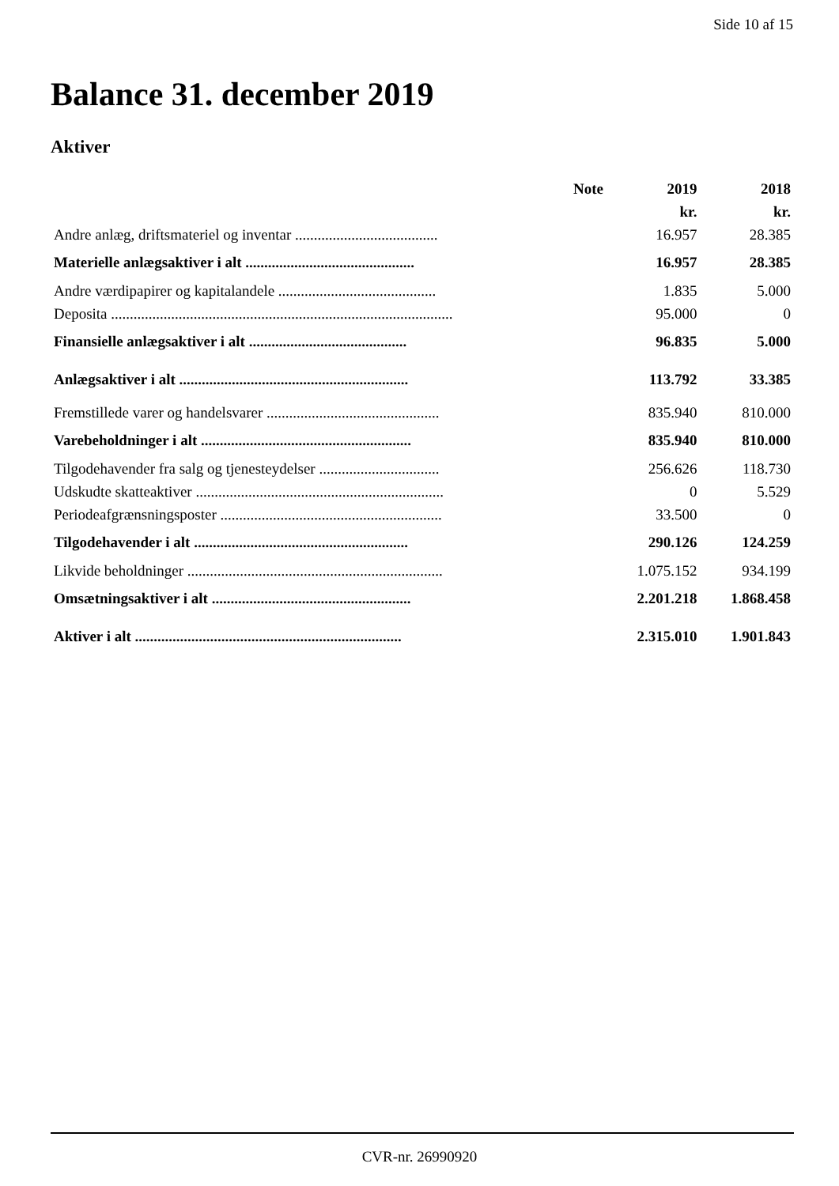Side 10 af 15
Balance 31. december 2019
Aktiver
| | Note | 2019 | 2018 |
| --- | --- | --- | --- |
| | | kr. | kr. |
| Andre anlæg, driftsmateriel og inventar ...................................... | | 16.957 | 28.385 |
| Materielle anlægsaktiver i alt ............................................. | | 16.957 | 28.385 |
| Andre værdipapirer og kapitalandele .......................................... | | 1.835 | 5.000 |
| Deposita ........................................................................................... | | 95.000 | 0 |
| Finansielle anlægsaktiver i alt .......................................... | | 96.835 | 5.000 |
| Anlægsaktiver i alt ............................................................. | | 113.792 | 33.385 |
| Fremstillede varer og handelsvarer .............................................. | | 835.940 | 810.000 |
| Varebeholdninger i alt ........................................................ | | 835.940 | 810.000 |
| Tilgodehavender fra salg og tjenesteydelser ................................ | | 256.626 | 118.730 |
| Udskudte skatteaktiver .................................................................. | | 0 | 5.529 |
| Periodeafgrænsningsposter ........................................................... | | 33.500 | 0 |
| Tilgodehavender i alt ......................................................... | | 290.126 | 124.259 |
| Likvide beholdninger .................................................................... | | 1.075.152 | 934.199 |
| Omsætningsaktiver i alt ..................................................... | | 2.201.218 | 1.868.458 |
| Aktiver i alt ....................................................................... | | 2.315.010 | 1.901.843 |
CVR-nr. 26990920